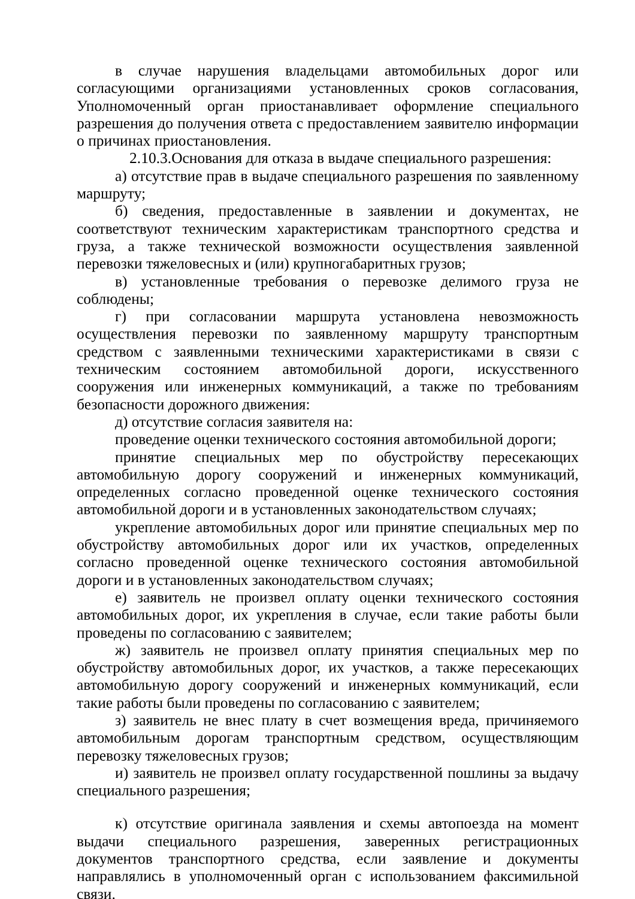в случае нарушения владельцами автомобильных дорог или согласующими организациями установленных сроков согласования, Уполномоченный орган приостанавливает оформление специального разрешения до получения ответа с предоставлением заявителю информации о причинах приостановления.
2.10.3.Основания для отказа в выдаче специального разрешения:
а) отсутствие прав в выдаче специального разрешения по заявленному маршруту;
б) сведения, предоставленные в заявлении и документах, не соответствуют техническим характеристикам транспортного средства и груза, а также технической возможности осуществления заявленной перевозки тяжеловесных и (или) крупногабаритных грузов;
в) установленные требования о перевозке делимого груза не соблюдены;
г) при согласовании маршрута установлена невозможность осуществления перевозки по заявленному маршруту транспортным средством с заявленными техническими характеристиками в связи с техническим состоянием автомобильной дороги, искусственного сооружения или инженерных коммуникаций, а также по требованиям безопасности дорожного движения:
д) отсутствие согласия заявителя на:
проведение оценки технического состояния автомобильной дороги;
принятие специальных мер по обустройству пересекающих автомобильную дорогу сооружений и инженерных коммуникаций, определенных согласно проведенной оценке технического состояния автомобильной дороги и в установленных законодательством случаях;
укрепление автомобильных дорог или принятие специальных мер по обустройству автомобильных дорог или их участков, определенных согласно проведенной оценке технического состояния автомобильной дороги и в установленных законодательством случаях;
е) заявитель не произвел оплату оценки технического состояния автомобильных дорог, их укрепления в случае, если такие работы были проведены по согласованию с заявителем;
ж) заявитель не произвел оплату принятия специальных мер по обустройству автомобильных дорог, их участков, а также пересекающих автомобильную дорогу сооружений и инженерных коммуникаций, если такие работы были проведены по согласованию с заявителем;
з) заявитель не внес плату в счет возмещения вреда, причиняемого автомобильным дорогам транспортным средством, осуществляющим перевозку тяжеловесных грузов;
и) заявитель не произвел оплату государственной пошлины за выдачу специального разрешения;
к) отсутствие оригинала заявления и схемы автопоезда на момент выдачи специального разрешения, заверенных регистрационных документов транспортного средства, если заявление и документы направлялись в уполномоченный орган с использованием факсимильной связи.